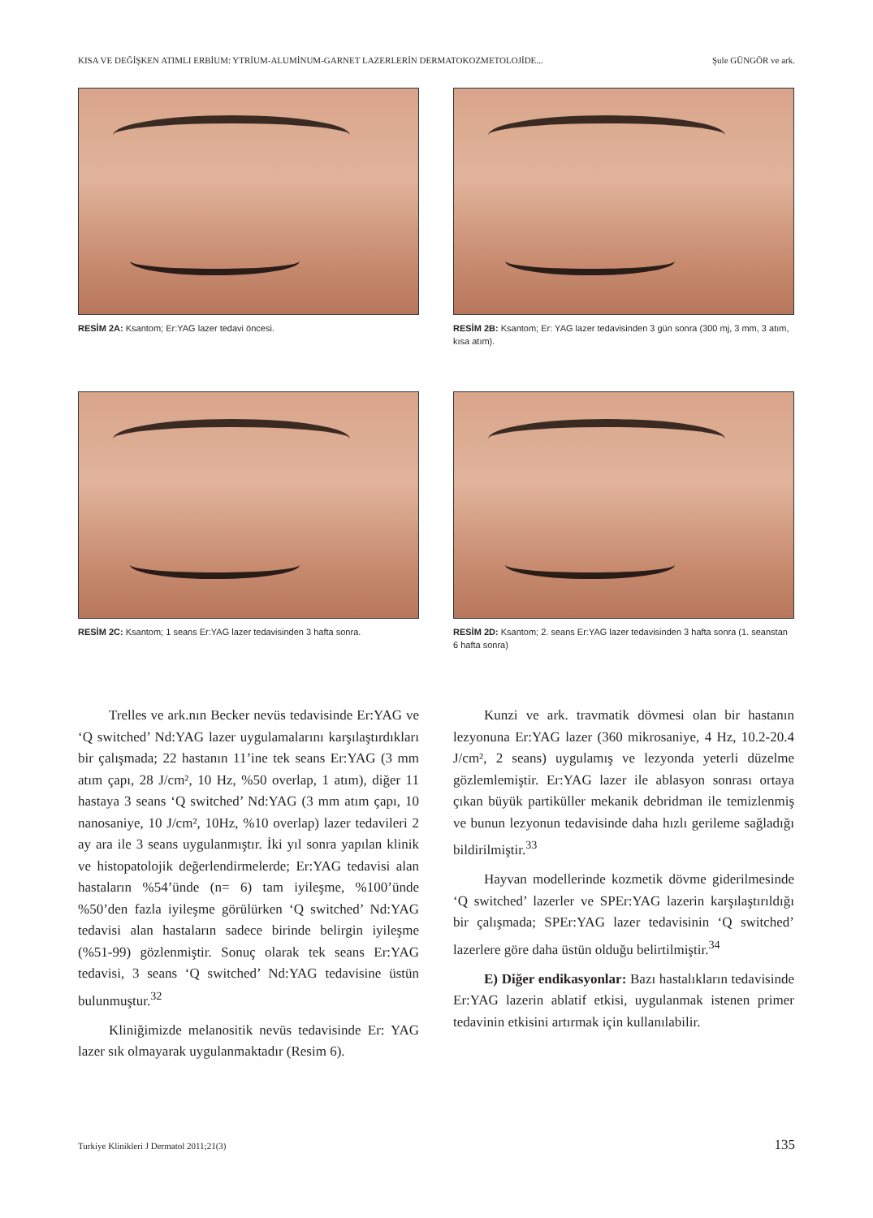KISA VE DEĞİŞKEN ATIMLI ERBİUM: YTRİUM-ALUMİNUM-GARNET LAZERLERİN DERMATOKOZMETOLOJİDE... Şule GÜNGÖR ve ark.
RESİM 2A: Ksantom; Er:YAG lazer tedavi öncesi.
RESİM 2B: Ksantom; Er: YAG lazer tedavisinden 3 gün sonra (300 mj, 3 mm, 3 atım, kısa atım).
RESİM 2C: Ksantom; 1 seans Er:YAG lazer tedavisinden 3 hafta sonra.
RESİM 2D: Ksantom; 2. seans Er:YAG lazer tedavisinden 3 hafta sonra (1. seanstan 6 hafta sonra)
Trelles ve ark.nın Becker nevüs tedavisinde Er:YAG ve ‘Q switched’ Nd:YAG lazer uygulamalarını karşılaştırdıkları bir çalışmada; 22 hastanın 11’ine tek seans Er:YAG (3 mm atım çapı, 28 J/cm², 10 Hz, %50 overlap, 1 atım), diğer 11 hastaya 3 seans ‘Q switched’ Nd:YAG (3 mm atım çapı, 10 nanosaniye, 10 J/cm², 10Hz, %10 overlap) lazer tedavileri 2 ay ara ile 3 seans uygulanmıştır. İki yıl sonra yapılan klinik ve histopatolojik değerlendirmelerde; Er:YAG tedavisi alan hastaların %54’ünde (n= 6) tam iyileşme, %100’ünde %50’den fazla iyileşme görülürken ‘Q switched’ Nd:YAG tedavisi alan hastaların sadece birinde belirgin iyileşme (%51-99) gözlenmiştir. Sonuç olarak tek seans Er:YAG tedavisi, 3 seans ‘Q switched’ Nd:YAG tedavisine üstün bulunmuştur.<sup>32</sup>
Kliniğimizde melanositik nevüs tedavisinde Er: YAG lazer sık olmayarak uygulanmaktadır (Resim 6).
Kunzi ve ark. travmatik dövmesi olan bir hastanın lezyonuna Er:YAG lazer (360 mikrosaniye, 4 Hz, 10.2-20.4 J/cm², 2 seans) uygulamış ve lezyonda yeterli düzelme gözlemlemiştir. Er:YAG lazer ile ablasyon sonrası ortaya çıkan büyük partiküller mekanik debridman ile temizlenmiş ve bunun lezyonun tedavisinde daha hızlı gerileme sağladığı bildirilmiştir.<sup>33</sup>
Hayvan modellerinde kozmetik dövme giderilmesinde ‘Q switched’ lazerler ve SPEr:YAG lazerin karşılaştırıldığı bir çalışmada; SPEr:YAG lazer tedavisinin ‘Q switched’ lazerlere göre daha üstün olduğu belirtilmiştir.<sup>34</sup>
E) Diğer endikasyonlar: Bazı hastalıkların tedavisinde Er:YAG lazerin ablatif etkisi, uygulanmak istenen primer tedavinin etkisini artırmak için kullanılabilir.
Turkiye Klinikleri J Dermatol 2011;21(3) 135